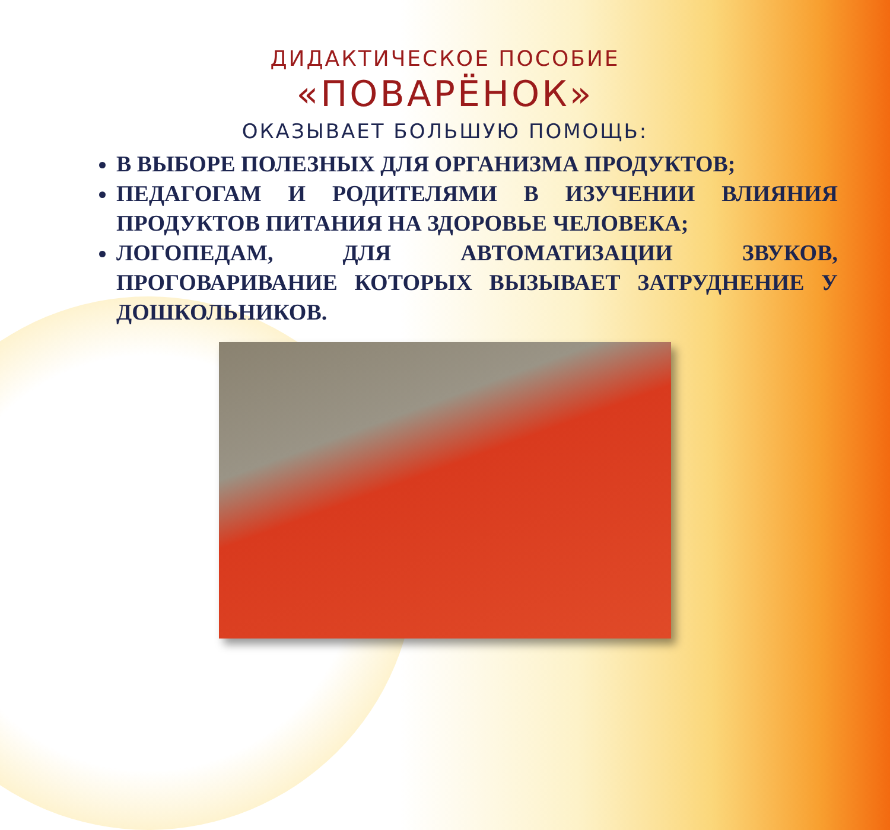ДИДАКТИЧЕСКОЕ ПОСОБИЕ
«ПОВАРЁНОК»
ОКАЗЫВАЕТ БОЛЬШУЮ ПОМОЩЬ:
В ВЫБОРЕ ПОЛЕЗНЫХ ДЛЯ ОРГАНИЗМА ПРОДУКТОВ;
ПЕДАГОГАМ И РОДИТЕЛЯМИ В ИЗУЧЕНИИ ВЛИЯНИЯ ПРОДУКТОВ ПИТАНИЯ НА ЗДОРОВЬЕ ЧЕЛОВЕКА;
ЛОГОПЕДАМ, ДЛЯ АВТОМАТИЗАЦИИ ЗВУКОВ, ПРОГОВАРИВАНИЕ КОТОРЫХ ВЫЗЫВАЕТ ЗАТРУДНЕНИЕ У ДОШКОЛЬНИКОВ.